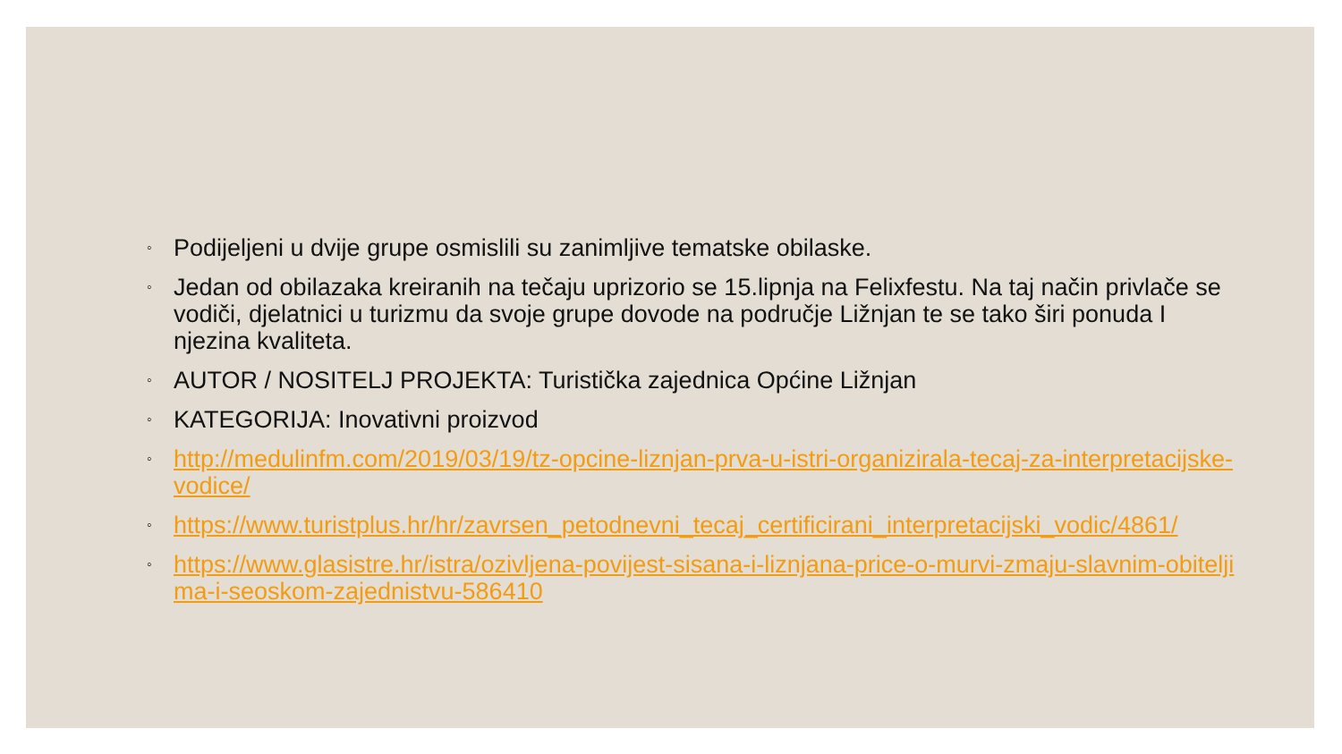◦ Podijeljeni u dvije grupe osmislili su zanimljive tematske obilaske.
◦ Jedan od obilazaka kreiranih na tečaju uprizorio se 15.lipnja na Felixfestu. Na taj način privlače se vodiči, djelatnici u turizmu da svoje grupe dovode na područje Ližnjan te se tako širi ponuda I njezina kvaliteta.
◦ AUTOR / NOSITELJ PROJEKTA: Turistička zajednica Općine Ližnjan
◦ KATEGORIJA: Inovativni proizvod
◦ http://medulinfm.com/2019/03/19/tz-opcine-liznjan-prva-u-istri-organizirala-tecaj-za-interpretacijske-vodice/
◦ https://www.turistplus.hr/hr/zavrsen_petodnevni_tecaj_certificirani_interpretacijski_vodic/4861/
◦ https://www.glasistre.hr/istra/ozivljena-povijest-sisana-i-liznjana-price-o-murvi-zmaju-slavnim-obiteljima-i-seoskom-zajednistvu-586410